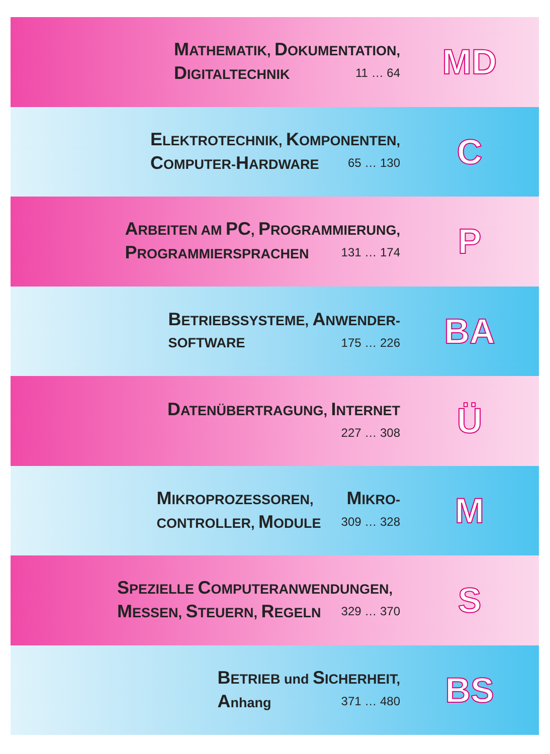MATHEMATIK, DOKUMENTATION,
DIGITALTECHNIK 11 … 64
MD
ELEKTROTECHNIK, KOMPONENTEN,
COMPUTER-HARDWARE 65 … 130
C
ARBEITEN AM PC, PROGRAMMIERUNG,
PROGRAMMIERSPRACHEN 131 … 174
P
BETRIEBSSYSTEME, ANWENDER-
SOFTWARE 175 … 226
BA
DATENÜBERTRAGUNG, INTERNET
227 … 308
Ü
MIKROPROZESSOREN, MIKRO-
CONTROLLER, MODULE 309 … 328
M
SPEZIELLE COMPUTERANWENDUNGEN,
MESSEN, STEUERN, REGELN 329 … 370
S
BETRIEB und SICHERHEIT,
Anhang 371 … 480
BS